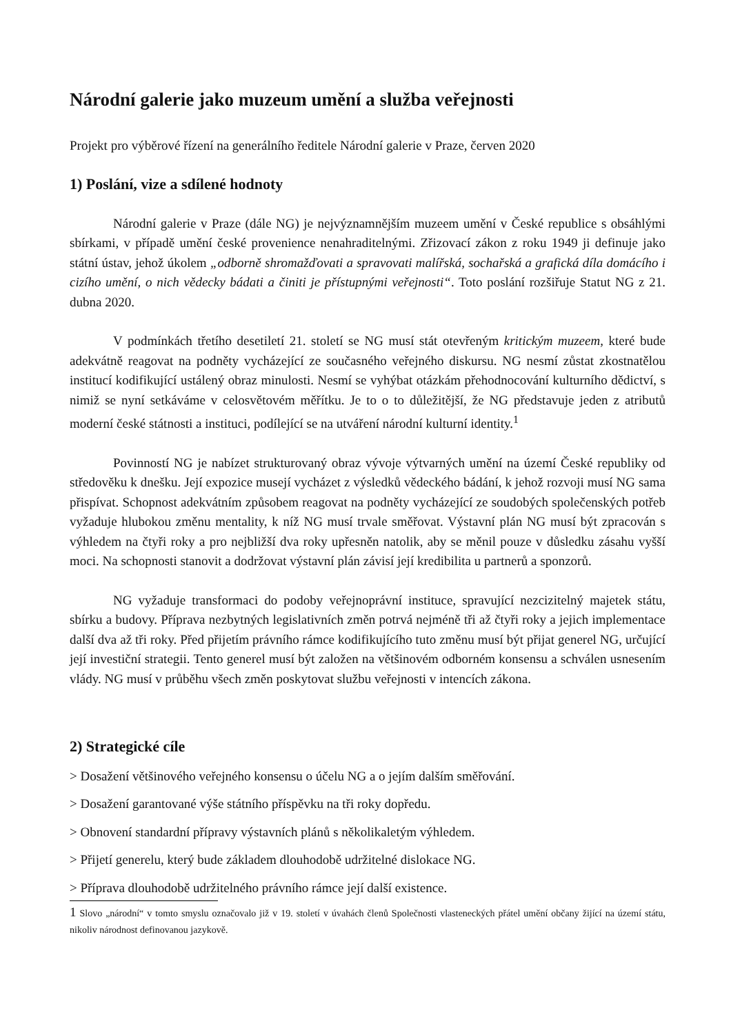Národní galerie jako muzeum umění a služba veřejnosti
Projekt pro výběrové řízení na generálního ředitele Národní galerie v Praze, červen 2020
1) Poslání, vize a sdílené hodnoty
Národní galerie v Praze (dále NG) je nejvýznamnějším muzeem umění v České republice s obsáhlými sbírkami, v případě umění české provenience nenahraditelnými. Zřizovací zákon z roku 1949 ji definuje jako státní ústav, jehož úkolem „odborně shromažďovati a spravovati malířská, sochařská a grafická díla domácího i cizího umění, o nich vědecky bádati a činiti je přístupnými veřejnosti“. Toto poslání rozšiřuje Statut NG z 21. dubna 2020.
V podmínkách třetího desetiletí 21. století se NG musí stát otevřeným kritickým muzeem, které bude adekvátně reagovat na podněty vycházející ze současného veřejného diskursu. NG nesmí zůstat zkostnatělou institucí kodifikující ustálený obraz minulosti. Nesmí se vyhýbat otázkám přehodnocování kulturního dědictví, s nimiž se nyní setkáváme v celosvětovém měřítku. Je to o to důležitější, že NG představuje jeden z atributů moderní české státnosti a instituci, podílející se na utváření národní kulturní identity.<sup>1</sup>
Povinností NG je nabízet strukturovaný obraz vývoje výtvarných umění na území České republiky od středověku k dnešku. Její expozice musejí vycházet z výsledků vědeckého bádání, k jehož rozvoji musí NG sama přispívat. Schopnost adekvátním způsobem reagovat na podněty vycházející ze soudobých společenských potřeb vyžaduje hlubokou změnu mentality, k níž NG musí trvale směřovat. Výstavní plán NG musí být zpracován s výhledem na čtyři roky a pro nejbližší dva roky upřesněn natolik, aby se měnil pouze v důsledku zásahu vyšší moci. Na schopnosti stanovit a dodržovat výstavní plán závisí její kredibilita u partnerů a sponzorů.
NG vyžaduje transformaci do podoby veřejnoprávní instituce, spravující nezcizitelný majetek státu, sbírku a budovy. Příprava nezbytných legislativních změn potrvá nejméně tři až čtyři roky a jejich implementace další dva až tři roky. Před přijetím právního rámce kodifikujícího tuto změnu musí být přijat generel NG, určující její investiční strategii. Tento generel musí být založen na většinovém odborném konsensu a schválen usnesením vlády. NG musí v průběhu všech změn poskytovat službu veřejnosti v intencích zákona.
2) Strategické cíle
> Dosažení většinového veřejného konsensu o účelu NG a o jejím dalším směřování.
> Dosažení garantované výše státního příspěvku na tři roky dopředu.
> Obnovení standardní přípravy výstavních plánů s několikaletým výhledem.
> Přijetí generelu, který bude základem dlouhodobě udržitelné dislokace NG.
> Příprava dlouhodobě udržitelného právního rámce její další existence.
1 Slovo „národní“ v tomto smyslu označovalo již v 19. století v úvahách členů Společnosti vlasteneckých přátel umění občany žijící na území státu, nikoliv národnost definovanou jazykově.